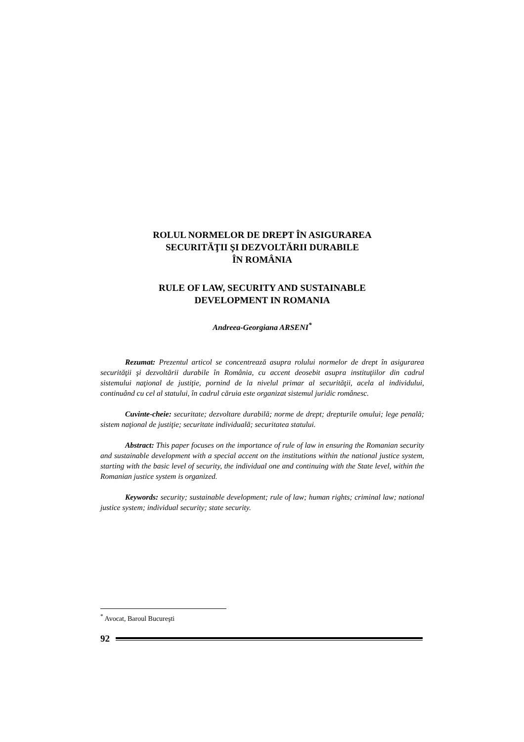ROLUL NORMELOR DE DREPT ÎN ASIGURAREA
SECURITĂŢII ŞI DEZVOLTĂRII DURABILE
ÎN ROMÂNIA
RULE OF LAW, SECURITY AND SUSTAINABLE
DEVELOPMENT IN ROMANIA
Andreea-Georgiana ARSENI<sup>*</sup>
Rezumat: Prezentul articol se concentrează asupra rolului normelor de drept în asigurarea securităţii şi dezvoltării durabile în România, cu accent deosebit asupra instituţiilor din cadrul sistemului naţional de justiţie, pornind de la nivelul primar al securităţii, acela al individului, continuând cu cel al statului, în cadrul căruia este organizat sistemul juridic românesc.
Cuvinte-cheie: securitate; dezvoltare durabilă; norme de drept; drepturile omului; lege penală; sistem naţional de justiţie; securitate individuală; securitatea statului.
Abstract: This paper focuses on the importance of rule of law in ensuring the Romanian security and sustainable development with a special accent on the institutions within the national justice system, starting with the basic level of security, the individual one and continuing with the State level, within the Romanian justice system is organized.
Keywords: security; sustainable development; rule of law; human rights; criminal law; national justice system; individual security; state security.
<sup>*</sup> Avocat, Baroul Bucureşti
92